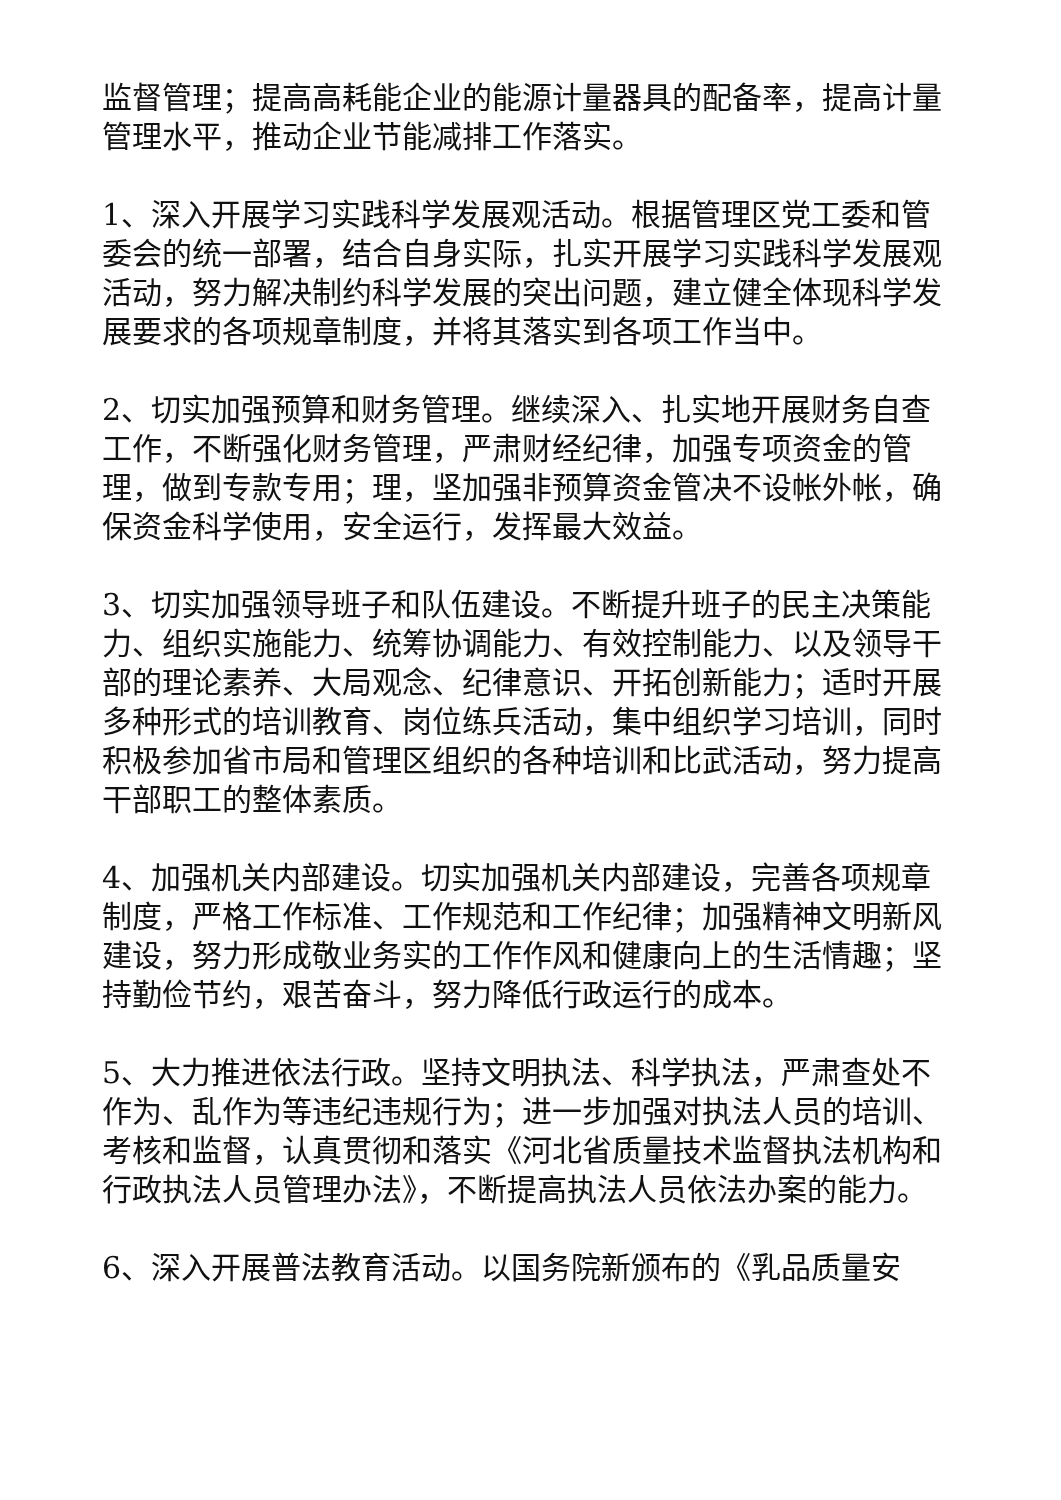监督管理；提高高耗能企业的能源计量器具的配备率，提高计量管理水平，推动企业节能减排工作落实。
1、深入开展学习实践科学发展观活动。根据管理区党工委和管委会的统一部署，结合自身实际，扎实开展学习实践科学发展观活动，努力解决制约科学发展的突出问题，建立健全体现科学发展要求的各项规章制度，并将其落实到各项工作当中。
2、切实加强预算和财务管理。继续深入、扎实地开展财务自查工作，不断强化财务管理，严肃财经纪律，加强专项资金的管理，做到专款专用；理，坚加强非预算资金管决不设帐外帐，确保资金科学使用，安全运行，发挥最大效益。
3、切实加强领导班子和队伍建设。不断提升班子的民主决策能力、组织实施能力、统筹协调能力、有效控制能力、以及领导干部的理论素养、大局观念、纪律意识、开拓创新能力；适时开展多种形式的培训教育、岗位练兵活动，集中组织学习培训，同时积极参加省市局和管理区组织的各种培训和比武活动，努力提高干部职工的整体素质。
4、加强机关内部建设。切实加强机关内部建设，完善各项规章制度，严格工作标准、工作规范和工作纪律；加强精神文明新风建设，努力形成敬业务实的工作作风和健康向上的生活情趣；坚持勤俭节约，艰苦奋斗，努力降低行政运行的成本。
5、大力推进依法行政。坚持文明执法、科学执法，严肃查处不作为、乱作为等违纪违规行为；进一步加强对执法人员的培训、考核和监督，认真贯彻和落实《河北省质量技术监督执法机构和行政执法人员管理办法》，不断提高执法人员依法办案的能力。
6、深入开展普法教育活动。以国务院新颁布的《乳品质量安